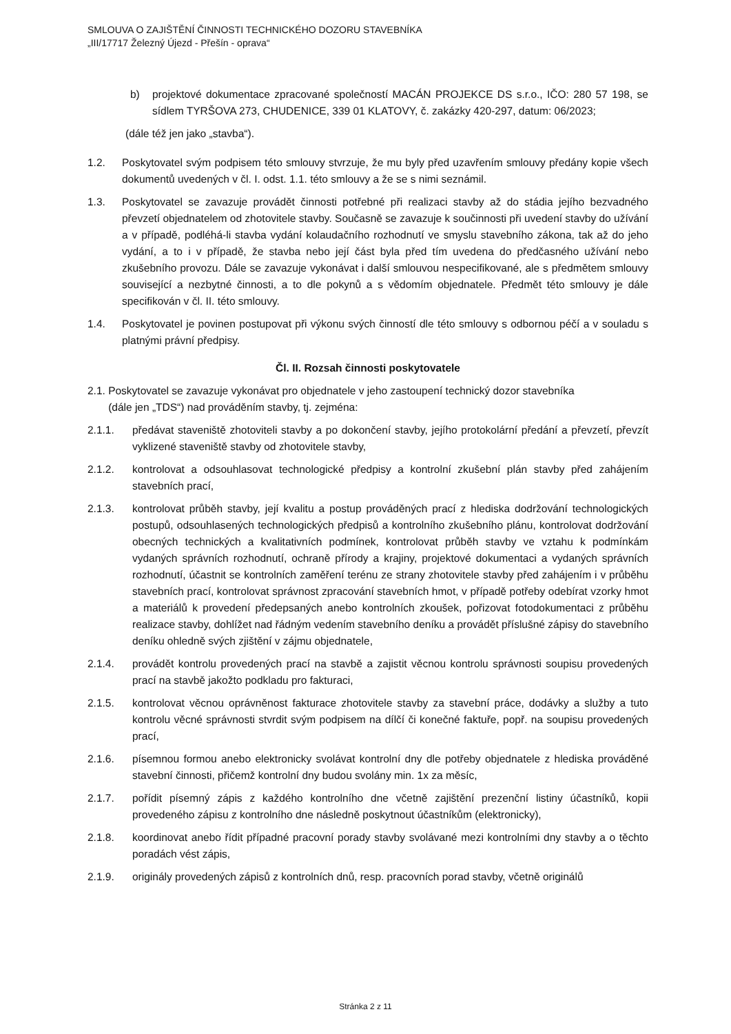SMLOUVA O ZAJIŠTĚNÍ ČINNOSTI TECHNICKÉHO DOZORU STAVEBNÍKA
„III/17717 Železný Újezd - Přešín - oprava“
b) projektové dokumentace zpracované společností MACÁN PROJEKCE DS s.r.o., IČO: 280 57 198, se sídlem TYRŠOVA 273, CHUDENICE, 339 01 KLATOVY, č. zakázky 420-297, datum: 06/2023;
(dále též jen jako „stavba“).
1.2. Poskytovatel svým podpisem této smlouvy stvrzuje, že mu byly před uzavřením smlouvy předány kopie všech dokumentů uvedených v čl. I. odst. 1.1. této smlouvy a že se s nimi seznámil.
1.3. Poskytovatel se zavazuje provádět činnosti potřebné při realizaci stavby až do stádia jejího bezvadného převzetí objednatelem od zhotovitele stavby. Současně se zavazuje k součinnosti při uvedení stavby do užívání a v případě, podléhá-li stavba vydání kolaudačního rozhodnutí ve smyslu stavebního zákona, tak až do jeho vydání, a to i v případě, že stavba nebo její část byla před tím uvedena do předčasného užívání nebo zkušebního provozu. Dále se zavazuje vykonávat i další smlouvou nespecifikované, ale s předmětem smlouvy související a nezbytné činnosti, a to dle pokynů a s vědomím objednatele. Předmět této smlouvy je dále specifikován v čl. II. této smlouvy.
1.4. Poskytovatel je povinen postupovat při výkonu svých činností dle této smlouvy s odbornou péčí a v souladu s platnými právní předpisy.
Čl. II. Rozsah činnosti poskytovatele
2.1. Poskytovatel se zavazuje vykonávat pro objednatele v jeho zastoupení technický dozor stavebníka
(dále jen „TDS“) nad prováděním stavby, tj. zejména:
2.1.1. předávat staveniště zhotoviteli stavby a po dokončení stavby, jejího protokolární předání a převzetí, převzít vyklizené staveniště stavby od zhotovitele stavby,
2.1.2. kontrolovat a odsouhlasovat technologické předpisy a kontrolní zkušební plán stavby před zahájením stavebních prací,
2.1.3. kontrolovat průběh stavby, její kvalitu a postup prováděných prací z hlediska dodržování technologických postupů, odsouhlasených technologických předpisů a kontrolního zkušebního plánu, kontrolovat dodržování obecných technických a kvalitativních podmínek, kontrolovat průběh stavby ve vztahu k podmínkám vydaných správních rozhodnutí, ochraně přírody a krajiny, projektové dokumentaci a vydaných správních rozhodnutí, účastnit se kontrolních zaměření terénu ze strany zhotovitele stavby před zahájením i v průběhu stavebních prací, kontrolovat správnost zpracování stavebních hmot, v případě potřeby odebírat vzorky hmot a materiálů k provedení předepsaných anebo kontrolních zkoušek, pořizovat fotodokumentaci z průběhu realizace stavby, dohlížet nad řádným vedením stavebního deníku a provádět příslušné zápisy do stavebního deníku ohledně svých zjištění v zájmu objednatele,
2.1.4. provádět kontrolu provedených prací na stavbě a zajistit věcnou kontrolu správnosti soupisu provedených prací na stavbě jakožto podkladu pro fakturaci,
2.1.5. kontrolovat věcnou oprávněnost fakturace zhotovitele stavby za stavební práce, dodávky a služby a tuto kontrolu věcné správnosti stvrdit svým podpisem na dílčí či konečné faktuře, popř. na soupisu provedených prací,
2.1.6. písemnou formou anebo elektronicky svolávat kontrolní dny dle potřeby objednatele z hlediska prováděné stavební činnosti, přičemž kontrolní dny budou svolány min. 1x za měsíc,
2.1.7. pořídit písemný zápis z každého kontrolního dne včetně zajištění prezenční listiny účastníků, kopii provedeného zápisu z kontrolního dne následně poskytnout účastníkům (elektronicky),
2.1.8. koordinovat anebo řídit případné pracovní porady stavby svolávané mezi kontrolními dny stavby a o těchto poradách vést zápis,
2.1.9. originály provedených zápisů z kontrolních dnů, resp. pracovních porad stavby, včetně originálů
Stránka 2 z 11